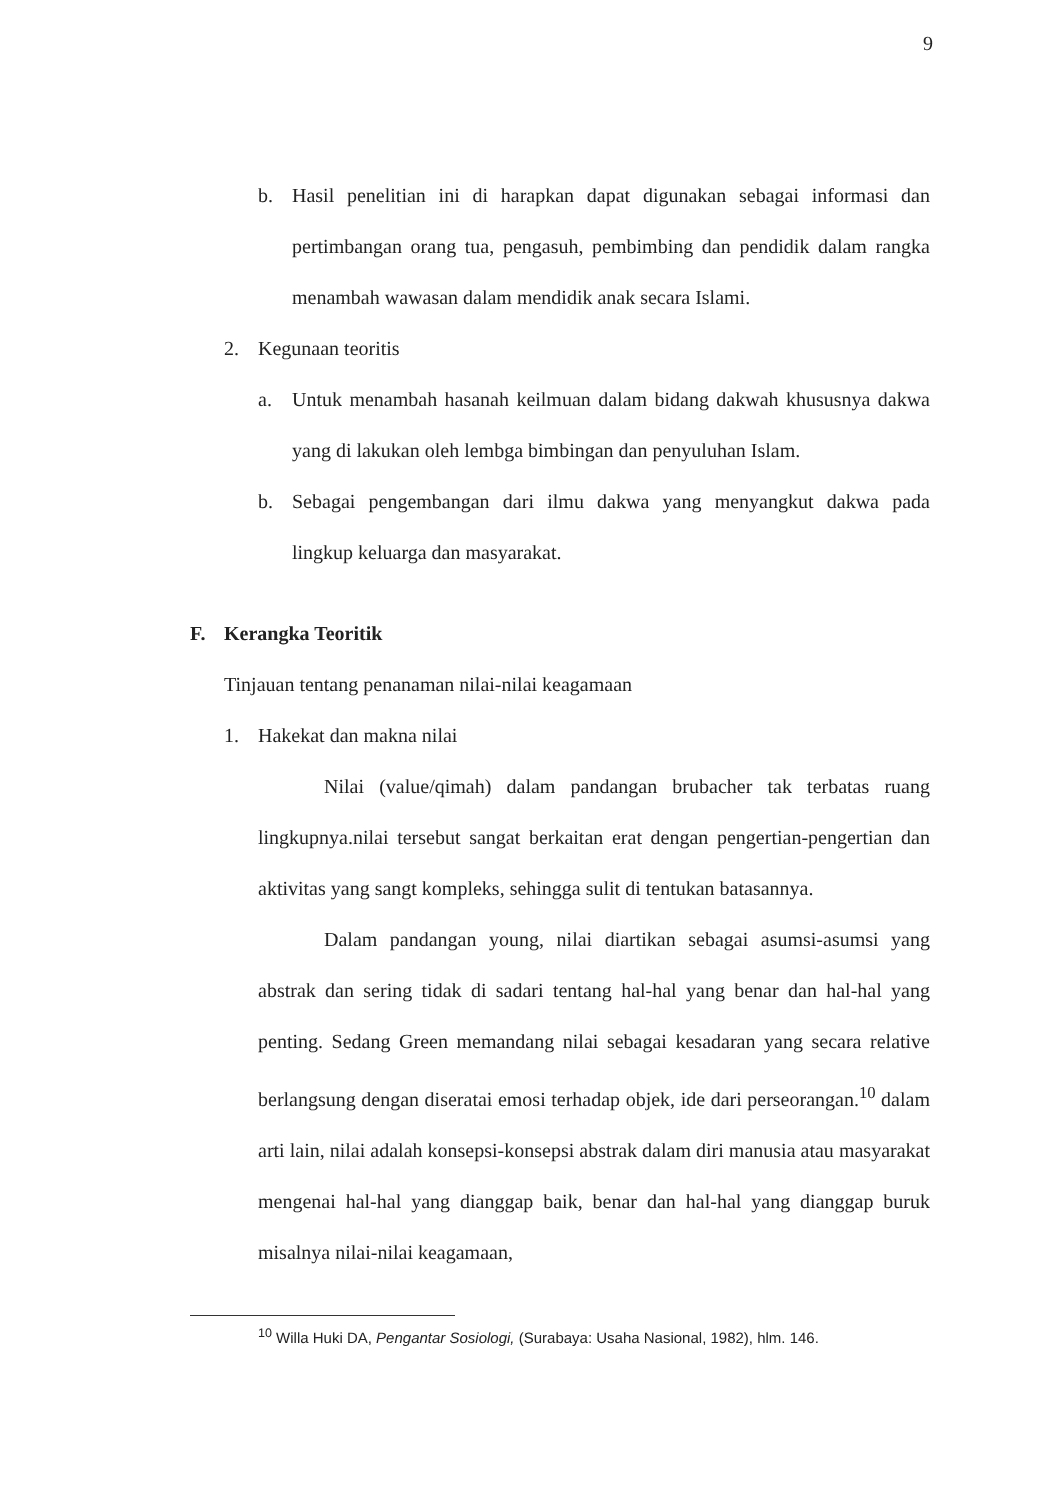9
b. Hasil penelitian ini di harapkan dapat digunakan sebagai informasi dan pertimbangan orang tua, pengasuh, pembimbing dan pendidik dalam rangka menambah wawasan dalam mendidik anak secara Islami.
2. Kegunaan teoritis
a. Untuk menambah hasanah keilmuan dalam bidang dakwah khususnya dakwa yang di lakukan oleh lembga bimbingan dan penyuluhan Islam.
b. Sebagai pengembangan dari ilmu dakwa yang menyangkut dakwa pada lingkup keluarga dan masyarakat.
F. Kerangka Teoritik
Tinjauan tentang penanaman nilai-nilai keagamaan
1. Hakekat dan makna nilai
Nilai (value/qimah) dalam pandangan brubacher tak terbatas ruang lingkupnya.nilai tersebut sangat berkaitan erat dengan pengertian-pengertian dan aktivitas yang sangt kompleks, sehingga sulit di tentukan batasannya.
Dalam pandangan young, nilai diartikan sebagai asumsi-asumsi yang abstrak dan sering tidak di sadari tentang hal-hal yang benar dan hal-hal yang penting. Sedang Green memandang nilai sebagai kesadaran yang secara relative berlangsung dengan diseratai emosi terhadap objek, ide dari perseorangan.<sup>10</sup> dalam arti lain, nilai adalah konsepsi-konsepsi abstrak dalam diri manusia atau masyarakat mengenai hal-hal yang dianggap baik, benar dan hal-hal yang dianggap buruk misalnya nilai-nilai keagamaan,
<sup>10</sup> Willa Huki DA, Pengantar Sosiologi, (Surabaya: Usaha Nasional, 1982), hlm. 146.